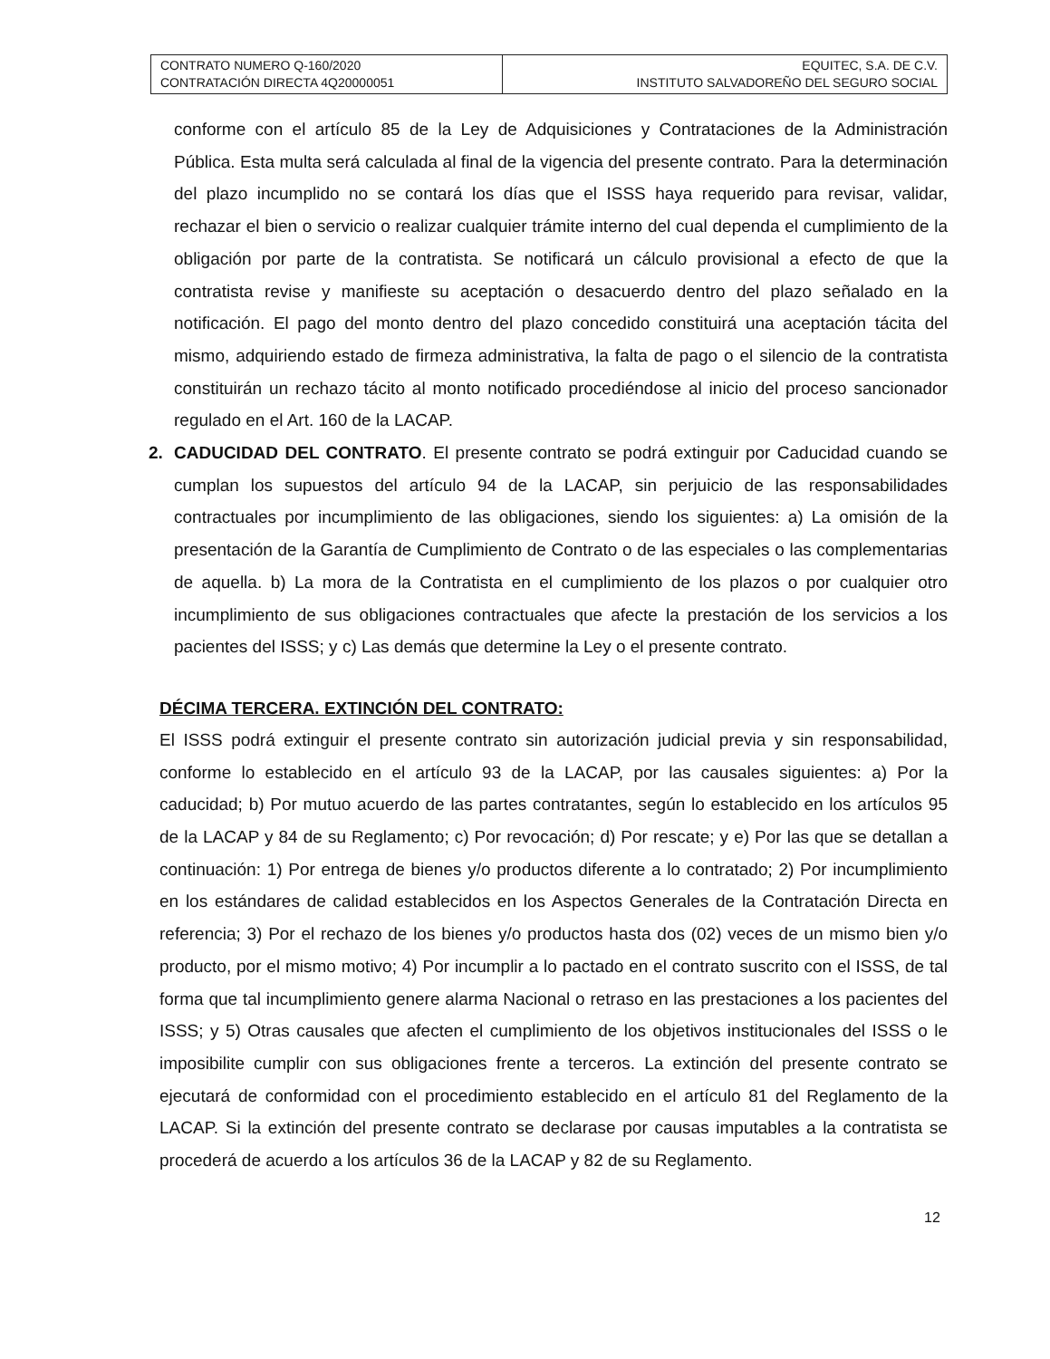| CONTRATO NUMERO Q-160/2020 CONTRATACIÓN DIRECTA 4Q20000051 | EQUITEC, S.A. DE C.V. INSTITUTO SALVADOREÑO DEL SEGURO SOCIAL |
conforme con el artículo 85 de la Ley de Adquisiciones y Contrataciones de la Administración Pública. Esta multa será calculada al final de la vigencia del presente contrato. Para la determinación del plazo incumplido no se contará los días que el ISSS haya requerido para revisar, validar, rechazar el bien o servicio o realizar cualquier trámite interno del cual dependa el cumplimiento de la obligación por parte de la contratista. Se notificará un cálculo provisional a efecto de que la contratista revise y manifieste su aceptación o desacuerdo dentro del plazo señalado en la notificación. El pago del monto dentro del plazo concedido constituirá una aceptación tácita del mismo, adquiriendo estado de firmeza administrativa, la falta de pago o el silencio de la contratista constituirán un rechazo tácito al monto notificado procediéndose al inicio del proceso sancionador regulado en el Art. 160 de la LACAP.
2. CADUCIDAD DEL CONTRATO. El presente contrato se podrá extinguir por Caducidad cuando se cumplan los supuestos del artículo 94 de la LACAP, sin perjuicio de las responsabilidades contractuales por incumplimiento de las obligaciones, siendo los siguientes: a) La omisión de la presentación de la Garantía de Cumplimiento de Contrato o de las especiales o las complementarias de aquella. b) La mora de la Contratista en el cumplimiento de los plazos o por cualquier otro incumplimiento de sus obligaciones contractuales que afecte la prestación de los servicios a los pacientes del ISSS; y c) Las demás que determine la Ley o el presente contrato.
DÉCIMA TERCERA. EXTINCIÓN DEL CONTRATO:
El ISSS podrá extinguir el presente contrato sin autorización judicial previa y sin responsabilidad, conforme lo establecido en el artículo 93 de la LACAP, por las causales siguientes: a) Por la caducidad; b) Por mutuo acuerdo de las partes contratantes, según lo establecido en los artículos 95 de la LACAP y 84 de su Reglamento; c) Por revocación; d) Por rescate; y e) Por las que se detallan a continuación: 1) Por entrega de bienes y/o productos diferente a lo contratado; 2) Por incumplimiento en los estándares de calidad establecidos en los Aspectos Generales de la Contratación Directa en referencia; 3) Por el rechazo de los bienes y/o productos hasta dos (02) veces de un mismo bien y/o producto, por el mismo motivo; 4) Por incumplir a lo pactado en el contrato suscrito con el ISSS, de tal forma que tal incumplimiento genere alarma Nacional o retraso en las prestaciones a los pacientes del ISSS; y 5) Otras causales que afecten el cumplimiento de los objetivos institucionales del ISSS o le imposibilite cumplir con sus obligaciones frente a terceros. La extinción del presente contrato se ejecutará de conformidad con el procedimiento establecido en el artículo 81 del Reglamento de la LACAP. Si la extinción del presente contrato se declarase por causas imputables a la contratista se procederá de acuerdo a los artículos 36 de la LACAP y 82 de su Reglamento.
12